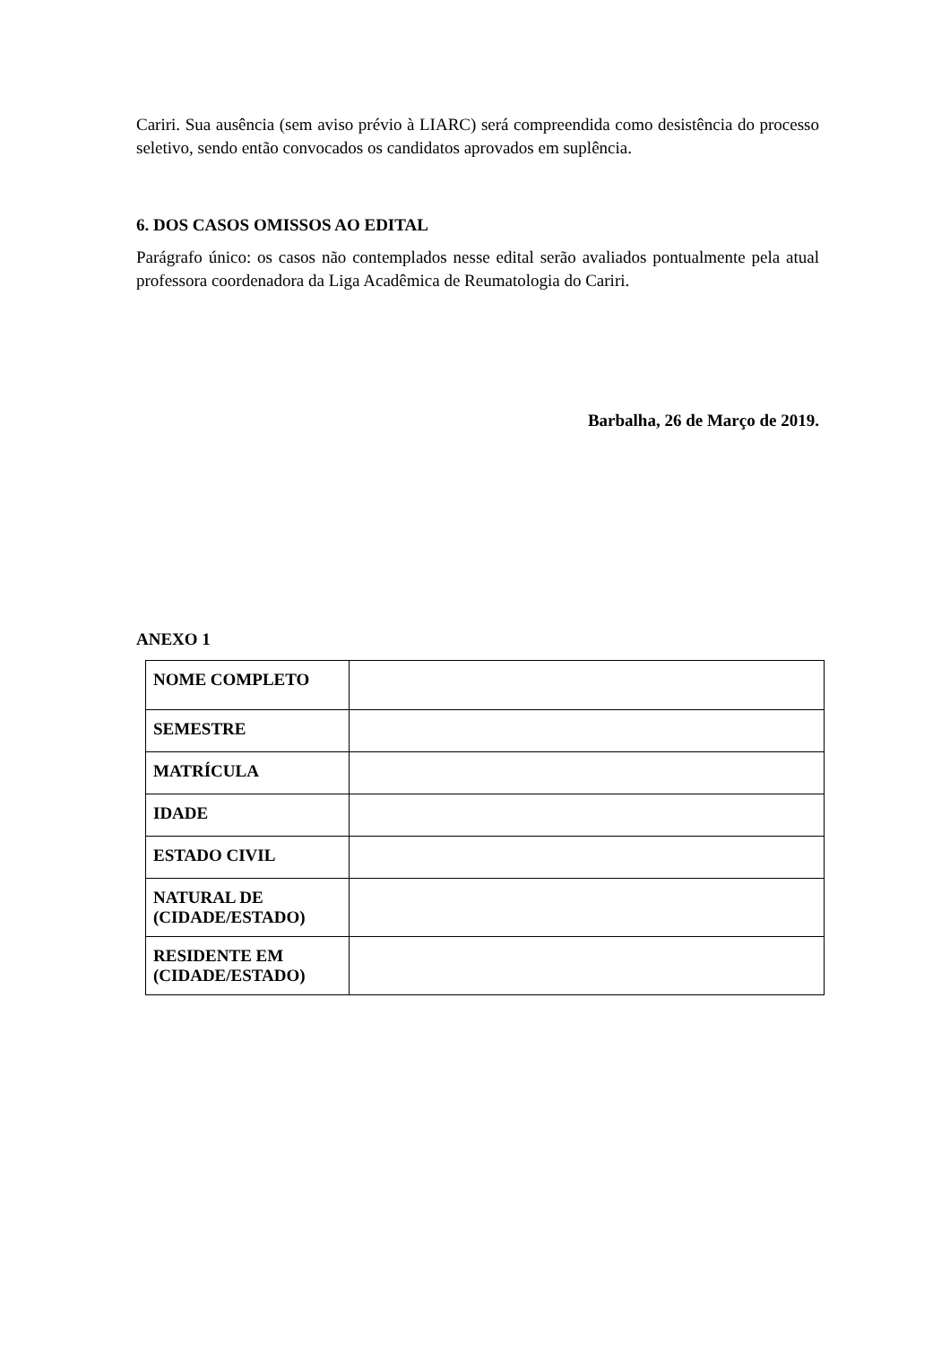Cariri. Sua ausência (sem aviso prévio à LIARC) será compreendida como desistência do processo seletivo, sendo então convocados os candidatos aprovados em suplência.
6. DOS CASOS OMISSOS AO EDITAL
Parágrafo único: os casos não contemplados nesse edital serão avaliados pontualmente pela atual professora coordenadora da Liga Acadêmica de Reumatologia do Cariri.
Barbalha, 26 de Março de 2019.
ANEXO 1
| NOME COMPLETO | |
| SEMESTRE | |
| MATRÍCULA | |
| IDADE | |
| ESTADO CIVIL | |
| NATURAL DE (CIDADE/ESTADO) | |
| RESIDENTE EM (CIDADE/ESTADO) | |